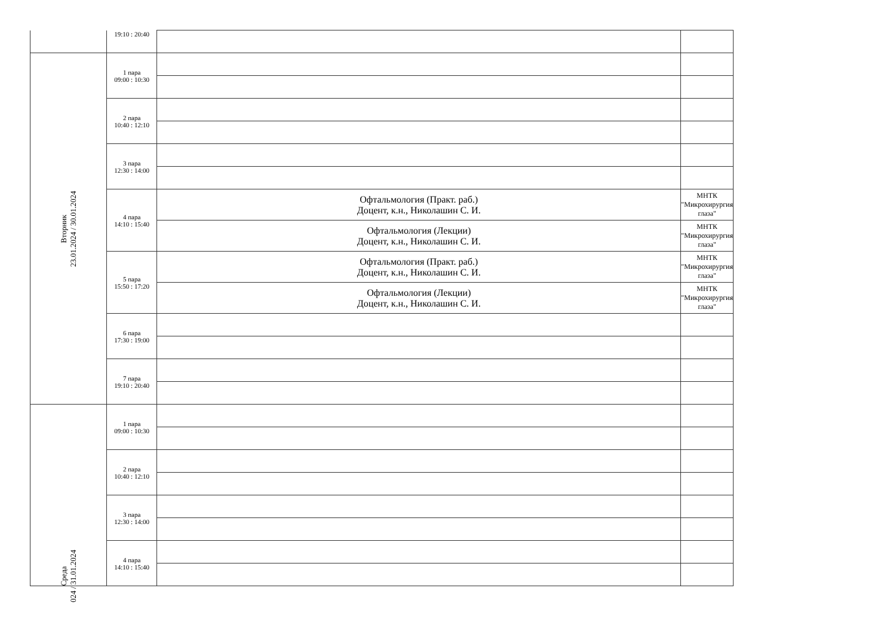| | 19:10 : 20:40 | | |
| Вторник 23.01.2024 / 30.01.2024 | 1 пара 09:00 : 10:30 | | |
| | 2 пара 10:40 : 12:10 | | |
| | 3 пара 12:30 : 14:00 | | |
| | 4 пара 14:10 : 15:40 | Офтальмология (Практ. раб.) Доцент, к.н., Николашин С. И. | МНТК "Микрохирургия глаза" |
| | | Офтальмология (Лекции) Доцент, к.н., Николашин С. И. | МНТК "Микрохирургия глаза" |
| | 5 пара 15:50 : 17:20 | Офтальмология (Практ. раб.) Доцент, к.н., Николашин С. И. | МНТК "Микрохирургия глаза" |
| | | Офтальмология (Лекции) Доцент, к.н., Николашин С. И. | МНТК "Микрохирургия глаза" |
| | 6 пара 17:30 : 19:00 | | |
| | 7 пара 19:10 : 20:40 | | |
| Среда 024 / 31.01.2024 | 1 пара 09:00 : 10:30 | | |
| | 2 пара 10:40 : 12:10 | | |
| | 3 пара 12:30 : 14:00 | | |
| | 4 пара 14:10 : 15:40 | | |